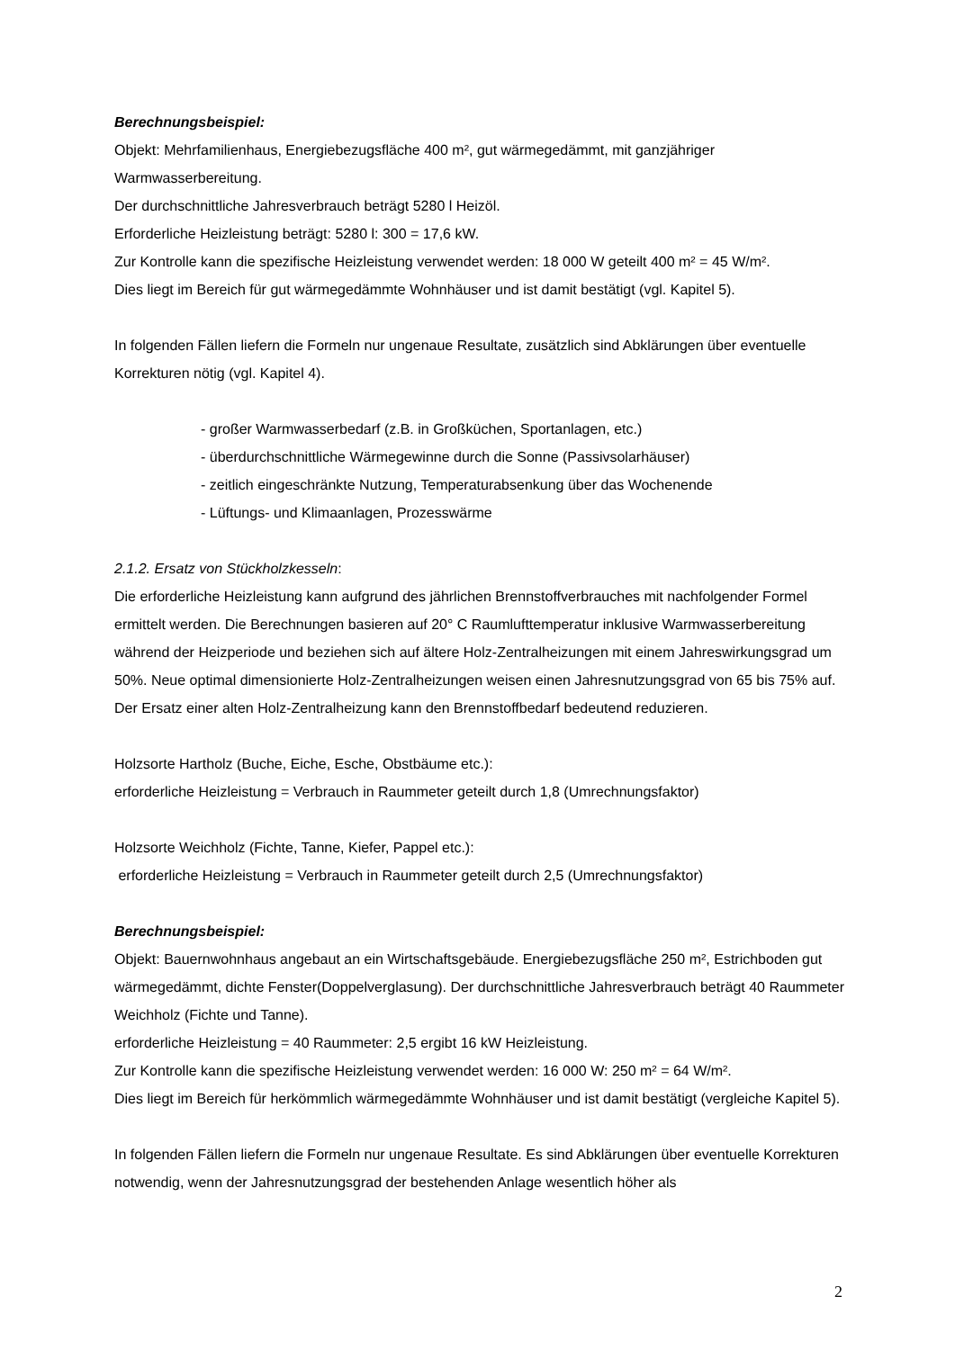Berechnungsbeispiel:
Objekt: Mehrfamilienhaus, Energiebezugsfläche 400 m², gut wärmegedämmt, mit ganzjähriger Warmwasserbereitung.
Der durchschnittliche Jahresverbrauch beträgt 5280 l Heizöl.
Erforderliche Heizleistung beträgt: 5280 l: 300 = 17,6 kW.
Zur Kontrolle kann die spezifische Heizleistung verwendet werden: 18 000 W geteilt 400 m² = 45 W/m².
Dies liegt im Bereich für gut wärmegedämmte Wohnhäuser und ist damit bestätigt (vgl. Kapitel 5).
In folgenden Fällen liefern die Formeln nur ungenaue Resultate, zusätzlich sind Abklärungen über eventuelle Korrekturen nötig (vgl. Kapitel 4).
- großer Warmwasserbedarf (z.B. in Großküchen, Sportanlagen, etc.)
- überdurchschnittliche Wärmegewinne durch die Sonne (Passivsolarhäuser)
- zeitlich eingeschränkte Nutzung, Temperaturabsenkung über das Wochenende
- Lüftungs- und Klimaanlagen, Prozesswärme
2.1.2. Ersatz von Stückholzkesseln:
Die erforderliche Heizleistung kann aufgrund des jährlichen Brennstoffverbrauches mit nachfolgender Formel ermittelt werden. Die Berechnungen basieren auf 20° C Raumlufttemperatur inklusive Warmwasserbereitung während der Heizperiode und beziehen sich auf ältere Holz-Zentralheizungen mit einem Jahreswirkungsgrad um 50%. Neue optimal dimensionierte Holz-Zentralheizungen weisen einen Jahresnutzungsgrad von 65 bis 75% auf. Der Ersatz einer alten Holz-Zentralheizung kann den Brennstoffbedarf bedeutend reduzieren.
Holzsorte Hartholz (Buche, Eiche, Esche, Obstbäume etc.):
erforderliche Heizleistung = Verbrauch in Raummeter geteilt durch 1,8 (Umrechnungsfaktor)
Holzsorte Weichholz (Fichte, Tanne, Kiefer, Pappel etc.):
erforderliche Heizleistung = Verbrauch in Raummeter geteilt durch 2,5 (Umrechnungsfaktor)
Berechnungsbeispiel:
Objekt: Bauernwohnhaus angebaut an ein Wirtschaftsgebäude. Energiebezugsfläche 250 m², Estrichboden gut wärmegedämmt, dichte Fenster(Doppelverglasung). Der durchschnittliche Jahresverbrauch beträgt 40 Raummeter Weichholz (Fichte und Tanne).
erforderliche Heizleistung = 40 Raummeter: 2,5 ergibt 16 kW Heizleistung.
Zur Kontrolle kann die spezifische Heizleistung verwendet werden: 16 000 W: 250 m² = 64 W/m².
Dies liegt im Bereich für herkömmlich wärmegedämmte Wohnhäuser und ist damit bestätigt (vergleiche Kapitel 5).
In folgenden Fällen liefern die Formeln nur ungenaue Resultate. Es sind Abklärungen über eventuelle Korrekturen notwendig, wenn der Jahresnutzungsgrad der bestehenden Anlage wesentlich höher als
2